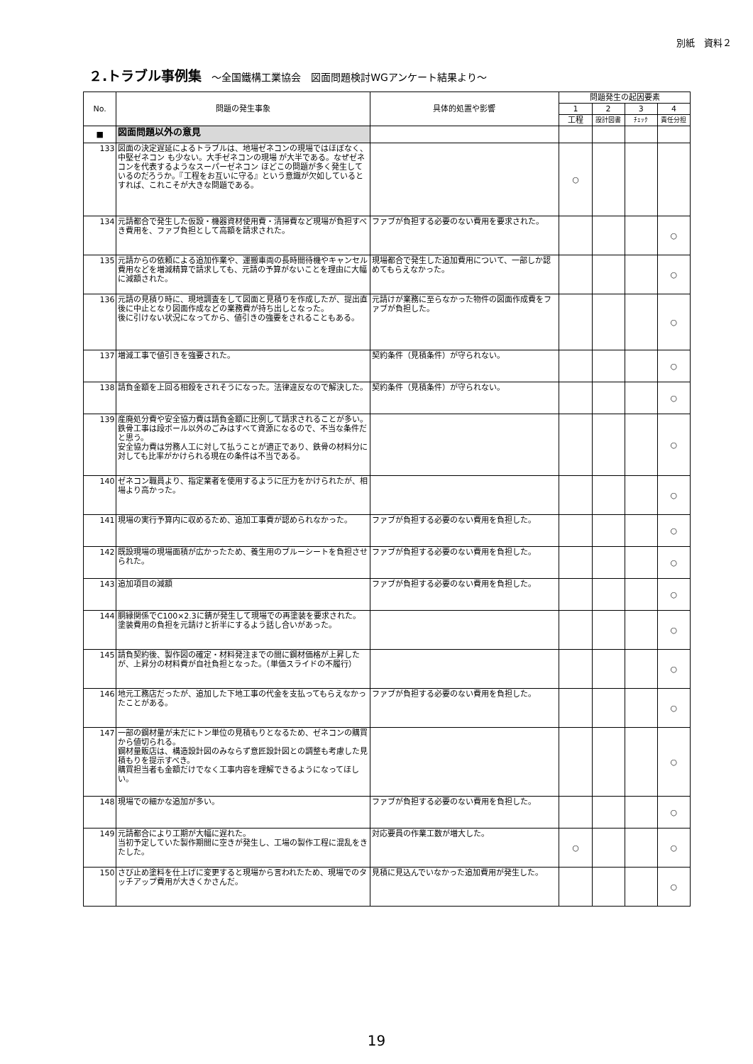別紙　資料２
２.トラブル事例集 ～全国鐵構工業協会　図面問題検討WGアンケート結果より～
| No. | 問題の発生事象 | 具体的処置や影響 | 問題発生の起因要素 | | | |
| --- | --- | --- | --- | --- | --- | --- |
| | | | 1 | 2 | 3 | 4 |
| | | | 工程 | 設計図書 | ﾁｪｯｸ | 責任分担 |
| ■ | 図面問題以外の意見 | | | | | |
| 133 | 図面の決定遅延によるトラブルは、地場ゼネコンの現場ではほぼなく、中堅ゼネコン も少ない。大手ゼネコンの現場 が大半である。なぜゼネコンを代表するようなスーパーゼネコン ほどこの問題が多く発生しているのだろうか。『工程をお互いに守る』という意識が欠如しているとすれば、これこそが大きな問題である。 | | ○ | | | |
| 134 | 元請都合で発生した仮設・機器資材使用費・清掃費など現場が負担すべき費用を、ファブ負担として高額を請求された。 | ファブが負担する必要のない費用を要求された。 | | | | ○ |
| 135 | 元請からの依頼による追加作業や、運搬車両の長時間待機やキャンセル費用などを増減精算で請求しても、元請の予算がないことを理由に大幅に減額された。 | 現場都合で発生した追加費用について、一部しか認めてもらえなかった。 | | | | ○ |
| 136 | 元請の見積り時に、現地調査をして図面と見積りを作成したが、提出直後に中止となり図面作成などの業務費が持ち出しとなった。 後に引けない状況になってから、値引きの強要をされることもある。 | 元請けが業務に至らなかった物件の図面作成費をファブが負担した。 | | | | ○ |
| 137 | 増減工事で値引きを強要された。 | 契約条件（見積条件）が守られない。 | | | | ○ |
| 138 | 請負金額を上回る相殺をされそうになった。法律違反なので解決した。 | 契約条件（見積条件）が守られない。 | | | | ○ |
| 139 | 産廃処分費や安全協力費は請負金額に比例して請求されることが多い。鉄骨工事は段ボール以外のごみはすべて資源になるので、不当な条件だと思う。 安全協力費は労務人工に対して払うことが適正であり、鉄骨の材料分に対しても比率がかけられる現在の条件は不当である。 | | | | | ○ |
| 140 | ゼネコン職員より、指定業者を使用するように圧力をかけられたが、相場より高かった。 | | | | | ○ |
| 141 | 現場の実行予算内に収めるため、追加工事費が認められなかった。 | ファブが負担する必要のない費用を負担した。 | | | | ○ |
| 142 | 既設現場の現場面積が広かったため、養生用のブルーシートを負担させられた。 | ファブが負担する必要のない費用を負担した。 | | | | ○ |
| 143 | 追加項目の減額 | ファブが負担する必要のない費用を負担した。 | | | | ○ |
| 144 | 胴縁関係でC100×2.3に錆が発生して現場での再塗装を要求された。塗装費用の負担を元請けと折半にするよう話し合いがあった。 | | | | | ○ |
| 145 | 請負契約後、製作図の確定・材料発注までの間に鋼材価格が上昇したが、上昇分の材料費が自社負担となった。（単価スライドの不履行） | | | | | ○ |
| 146 | 地元工務店だったが、追加した下地工事の代金を支払ってもらえなかったことがある。 | ファブが負担する必要のない費用を負担した。 | | | | ○ |
| 147 | 一部の鋼材量が未だにトン単位の見積もりとなるため、ゼネコンの購買から値切られる。 鋼材量販店は、構造設計図のみならず意匠設計図との調整も考慮した見積もりを提示すべき。 購買担当者も金額だけでなく工事内容を理解できるようになってほしい。 | | | | | ○ |
| 148 | 現場での細かな追加が多い。 | ファブが負担する必要のない費用を負担した。 | | | | ○ |
| 149 | 元請都合により工期が大幅に遅れた。 当初予定していた製作期間に空きが発生し、工場の製作工程に混乱をきたした。 | 対応要員の作業工数が増大した。 | ○ | | | ○ |
| 150 | さび止め塗料を仕上げに変更すると現場から言われたため、現場でのタッチアップ費用が大きくかさんだ。 | 見積に見込んでいなかった追加費用が発生した。 | | | | ○ |
19